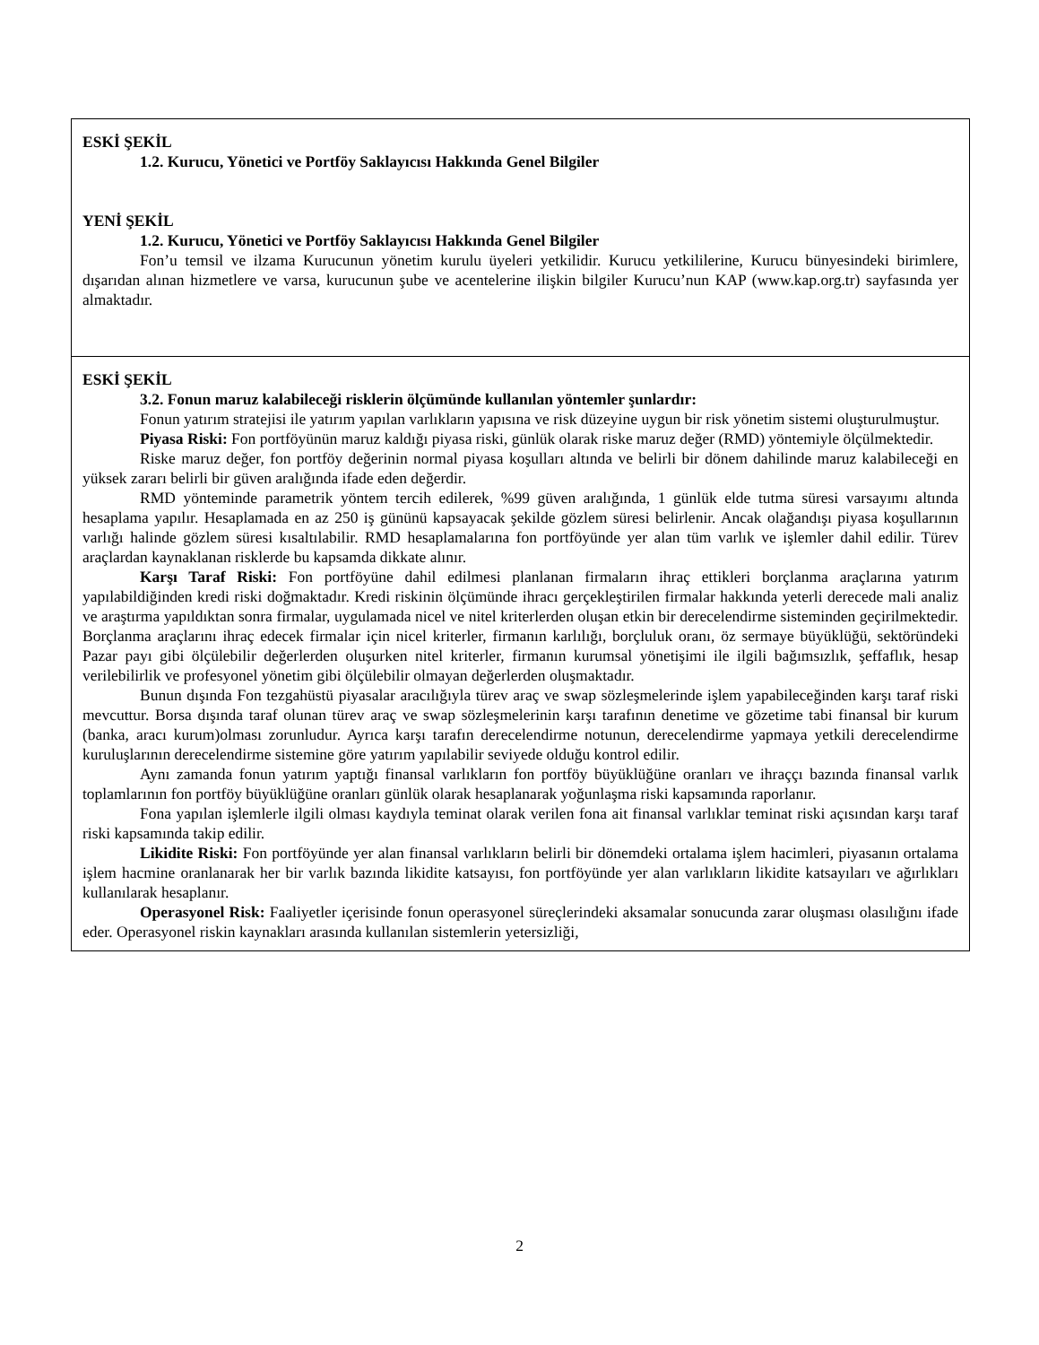| ESKİ ŞEKİL 1.2. Kurucu, Yönetici ve Portföy Saklayıcısı Hakkında Genel Bilgiler YENİ ŞEKİL 1.2. Kurucu, Yönetici ve Portföy Saklayıcısı Hakkında Genel Bilgiler Fon’u temsil ve ilzama Kurucunun yönetim kurulu üyeleri yetkilidir. Kurucu yetkililerine, Kurucu bünyesindeki birimlere, dışarıdan alınan hizmetlere ve varsa, kurucunun şube ve acentelerine ilişkin bilgiler Kurucu’nun KAP (www.kap.org.tr) sayfasında yer almaktadır. |
| ESKİ ŞEKİL 3.2. Fonun maruz kalabileceği risklerin ölçümünde kullanılan yöntemler şunlardır: Fonun yatırım stratejisi ile yatırım yapılan varlıkların yapısına ve risk düzeyine uygun bir risk yönetim sistemi oluşturulmuştur. Piyasa Riski: Fon portföyünün maruz kaldığı piyasa riski, günlük olarak riske maruz değer (RMD) yöntemiyle ölçülmektedir. Riske maruz değer, fon portföy değerinin normal piyasa koşulları altında ve belirli bir dönem dahilinde maruz kalabileceği en yüksek zararı belirli bir güven aralığında ifade eden değerdir. RMD yönteminde parametrik yöntem tercih edilerek, %99 güven aralığında, 1 günlük elde tutma süresi varsayımı altında hesaplama yapılır. Hesaplamada en az 250 iş gününü kapsayacak şekilde gözlem süresi belirlenir. Ancak olağandışı piyasa koşullarının varlığı halinde gözlem süresi kısaltılabilir. RMD hesaplamalarına fon portföyünde yer alan tüm varlık ve işlemler dahil edilir. Türev araçlardan kaynaklanan risklerde bu kapsamda dikkate alınır. Karşı Taraf Riski: Fon portföyüne dahil edilmesi planlanan firmaların ihraç ettikleri borçlanma araçlarına yatırım yapılabildiğinden kredi riski doğmaktadır. Kredi riskinin ölçümünde ihracı gerçekleştirilen firmalar hakkında yeterli derecede mali analiz ve araştırma yapıldıktan sonra firmalar, uygulamada nicel ve nitel kriterlerden oluşan etkin bir derecelendirme sisteminden geçirilmektedir. Borçlanma araçlarını ihraç edecek firmalar için nicel kriterler, firmanın karlılığı, borçluluk oranı, öz sermaye büyüklüğü, sektöründeki Pazar payı gibi ölçülebilir değerlerden oluşurken nitel kriterler, firmanın kurumsal yönetişimi ile ilgili bağımsızlık, şeffaflık, hesap verilebilirlik ve profesyonel yönetim gibi ölçülebilir olmayan değerlerden oluşmaktadır. Bunun dışında Fon tezgahüstü piyasalar aracılığıyla türev araç ve swap sözleşmelerinde işlem yapabileceğinden karşı taraf riski mevcuttur. Borsa dışında taraf olunan türev araç ve swap sözleşmelerinin karşı tarafının denetime ve gözetime tabi finansal bir kurum (banka, aracı kurum)olması zorunludur. Ayrıca karşı tarafın derecelendirme notunun, derecelendirme yapmaya yetkili derecelendirme kuruluşlarının derecelendirme sistemine göre yatırım yapılabilir seviyede olduğu kontrol edilir. Aynı zamanda fonun yatırım yaptığı finansal varlıkların fon portföy büyüklüğüne oranları ve ihraççı bazında finansal varlık toplamlarının fon portföy büyüklüğüne oranları günlük olarak hesaplanarak yoğunlaşma riski kapsamında raporlanır. Fona yapılan işlemlerle ilgili olması kaydıyla teminat olarak verilen fona ait finansal varlıklar teminat riski açısından karşı taraf riski kapsamında takip edilir. Likidite Riski: Fon portföyünde yer alan finansal varlıkların belirli bir dönemdeki ortalama işlem hacimleri, piyasanın ortalama işlem hacmine oranlanarak her bir varlık bazında likidite katsayısı, fon portföyünde yer alan varlıkların likidite katsayıları ve ağırlıkları kullanılarak hesaplanır. Operasyonel Risk: Faaliyetler içerisinde fonun operasyonel süreçlerindeki aksamalar sonucunda zarar oluşması olasılığını ifade eder. Operasyonel riskin kaynakları arasında kullanılan sistemlerin yetersizliği, |
2